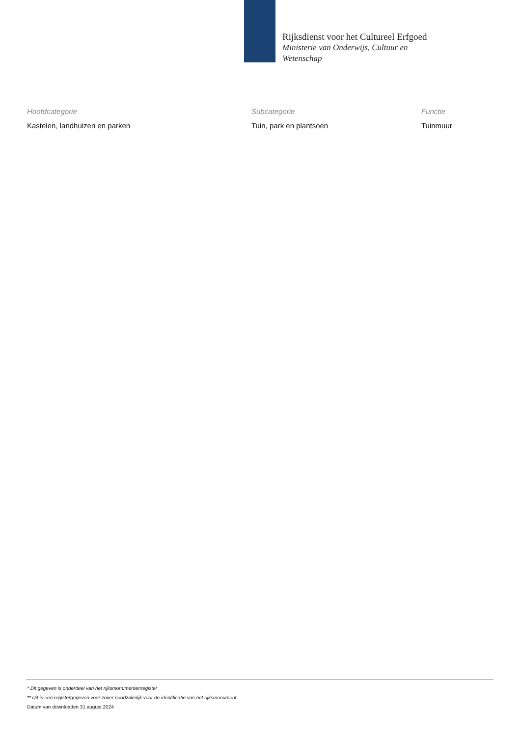Rijksdienst voor het Cultureel Erfgoed
Ministerie van Onderwijs, Cultuur en
Wetenschap
| Hoofdcategorie | Subcategorie | Functie |
| --- | --- | --- |
| Kastelen, landhuizen en parken | Tuin, park en plantsoen | Tuinmuur |
* Dit gegeven is onderdeel van het rijksmonumentenregister
** Dit is een registergegeven voor zover noodzakelijk voor de identificatie van het rijksmonument
Datum van downloaden 31 august 2024